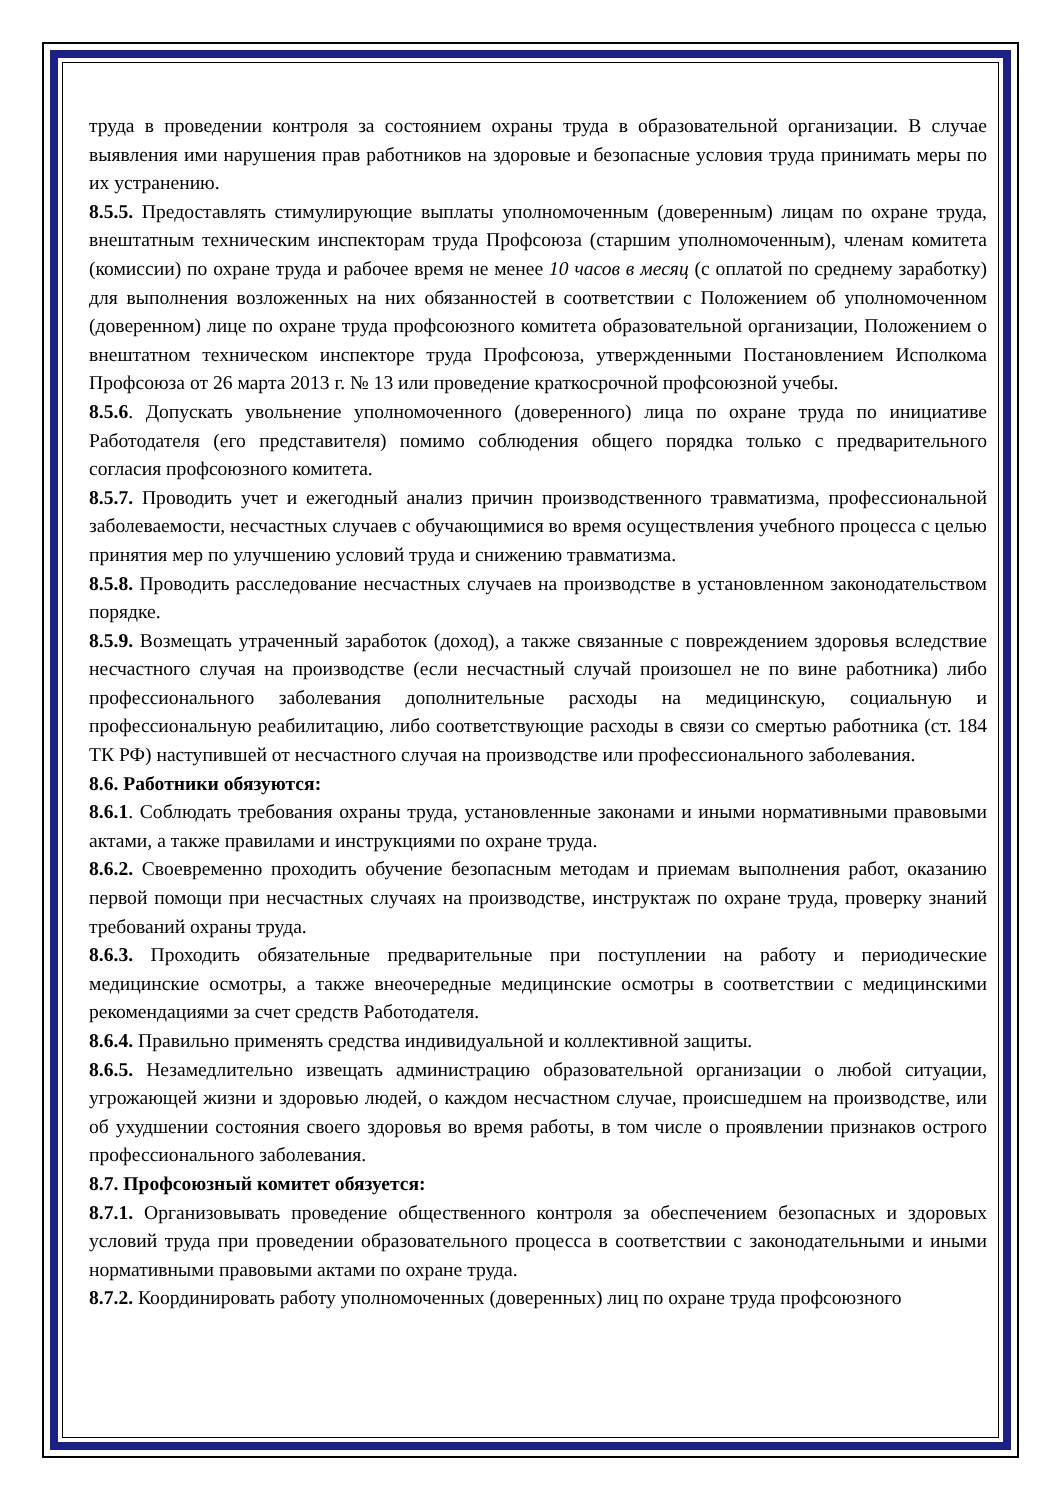труда в проведении контроля за состоянием охраны труда в образовательной организации. В случае выявления ими нарушения прав работников на здоровые и безопасные условия труда принимать меры по их устранению.
8.5.5. Предоставлять стимулирующие выплаты уполномоченным (доверенным) лицам по охране труда, внештатным техническим инспекторам труда Профсоюза (старшим уполномоченным), членам комитета (комиссии) по охране труда и рабочее время не менее 10 часов в месяц (с оплатой по среднему заработку) для выполнения возложенных на них обязанностей в соответствии с Положением об уполномоченном (доверенном) лице по охране труда профсоюзного комитета образовательной организации, Положением о внештатном техническом инспекторе труда Профсоюза, утвержденными Постановлением Исполкома Профсоюза от 26 марта 2013 г. № 13 или проведение краткосрочной профсоюзной учебы.
8.5.6. Допускать увольнение уполномоченного (доверенного) лица по охране труда по инициативе Работодателя (его представителя) помимо соблюдения общего порядка только с предварительного согласия профсоюзного комитета.
8.5.7. Проводить учет и ежегодный анализ причин производственного травматизма, профессиональной заболеваемости, несчастных случаев с обучающимися во время осуществления учебного процесса с целью принятия мер по улучшению условий труда и снижению травматизма.
8.5.8. Проводить расследование несчастных случаев на производстве в установленном законодательством порядке.
8.5.9. Возмещать утраченный заработок (доход), а также связанные с повреждением здоровья вследствие несчастного случая на производстве (если несчастный случай произошел не по вине работника) либо профессионального заболевания дополнительные расходы на медицинскую, социальную и профессиональную реабилитацию, либо соответствующие расходы в связи со смертью работника (ст. 184 ТК РФ) наступившей от несчастного случая на производстве или профессионального заболевания.
8.6. Работники обязуются:
8.6.1. Соблюдать требования охраны труда, установленные законами и иными нормативными правовыми актами, а также правилами и инструкциями по охране труда.
8.6.2. Своевременно проходить обучение безопасным методам и приемам выполнения работ, оказанию первой помощи при несчастных случаях на производстве, инструктаж по охране труда, проверку знаний требований охраны труда.
8.6.3. Проходить обязательные предварительные при поступлении на работу и периодические медицинские осмотры, а также внеочередные медицинские осмотры в соответствии с медицинскими рекомендациями за счет средств Работодателя.
8.6.4. Правильно применять средства индивидуальной и коллективной защиты.
8.6.5. Незамедлительно извещать администрацию образовательной организации о любой ситуации, угрожающей жизни и здоровью людей, о каждом несчастном случае, происшедшем на производстве, или об ухудшении состояния своего здоровья во время работы, в том числе о проявлении признаков острого профессионального заболевания.
8.7. Профсоюзный комитет обязуется:
8.7.1. Организовывать проведение общественного контроля за обеспечением безопасных и здоровых условий труда при проведении образовательного процесса в соответствии с законодательными и иными нормативными правовыми актами по охране труда.
8.7.2. Координировать работу уполномоченных (доверенных) лиц по охране труда профсоюзного